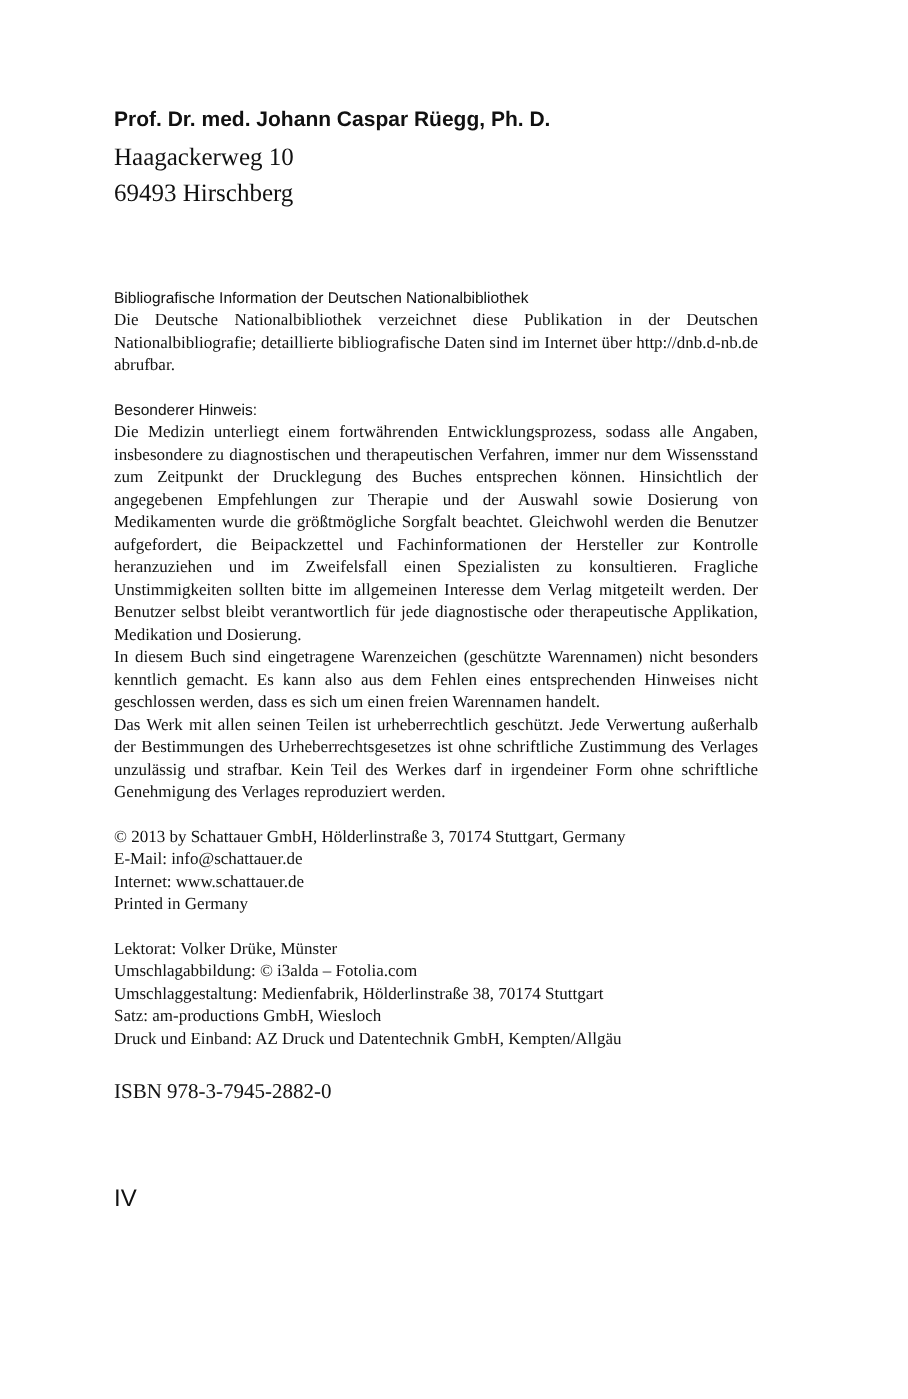Prof. Dr. med. Johann Caspar Rüegg, Ph. D.
Haagackerweg 10
69493 Hirschberg
Bibliografische Information der Deutschen Nationalbibliothek
Die Deutsche Nationalbibliothek verzeichnet diese Publikation in der Deutschen Nationalbibliografie; detaillierte bibliografische Daten sind im Internet über http://dnb.d-nb.de abrufbar.
Besonderer Hinweis:
Die Medizin unterliegt einem fortwährenden Entwicklungsprozess, sodass alle Angaben, insbesondere zu diagnostischen und therapeutischen Verfahren, immer nur dem Wissensstand zum Zeitpunkt der Drucklegung des Buches entsprechen können. Hinsichtlich der angegebenen Empfehlungen zur Therapie und der Auswahl sowie Dosierung von Medikamenten wurde die größtmögliche Sorgfalt beachtet. Gleichwohl werden die Benutzer aufgefordert, die Beipackzettel und Fachinformationen der Hersteller zur Kontrolle heranzuziehen und im Zweifelsfall einen Spezialisten zu konsultieren. Fragliche Unstimmigkeiten sollten bitte im allgemeinen Interesse dem Verlag mitgeteilt werden. Der Benutzer selbst bleibt verantwortlich für jede diagnostische oder therapeutische Applikation, Medikation und Dosierung.
In diesem Buch sind eingetragene Warenzeichen (geschützte Warennamen) nicht besonders kenntlich gemacht. Es kann also aus dem Fehlen eines entsprechenden Hinweises nicht geschlossen werden, dass es sich um einen freien Warennamen handelt.
Das Werk mit allen seinen Teilen ist urheberrechtlich geschützt. Jede Verwertung außerhalb der Bestimmungen des Urheberrechtsgesetzes ist ohne schriftliche Zustimmung des Verlages unzulässig und strafbar. Kein Teil des Werkes darf in irgendeiner Form ohne schriftliche Genehmigung des Verlages reproduziert werden.
© 2013 by Schattauer GmbH, Hölderlinstraße 3, 70174 Stuttgart, Germany
E-Mail: info@schattauer.de
Internet: www.schattauer.de
Printed in Germany
Lektorat: Volker Drüke, Münster
Umschlagabbildung: © i3alda – Fotolia.com
Umschlaggestaltung: Medienfabrik, Hölderlinstraße 38, 70174 Stuttgart
Satz: am-productions GmbH, Wiesloch
Druck und Einband: AZ Druck und Datentechnik GmbH, Kempten/Allgäu
ISBN 978-3-7945-2882-0
IV